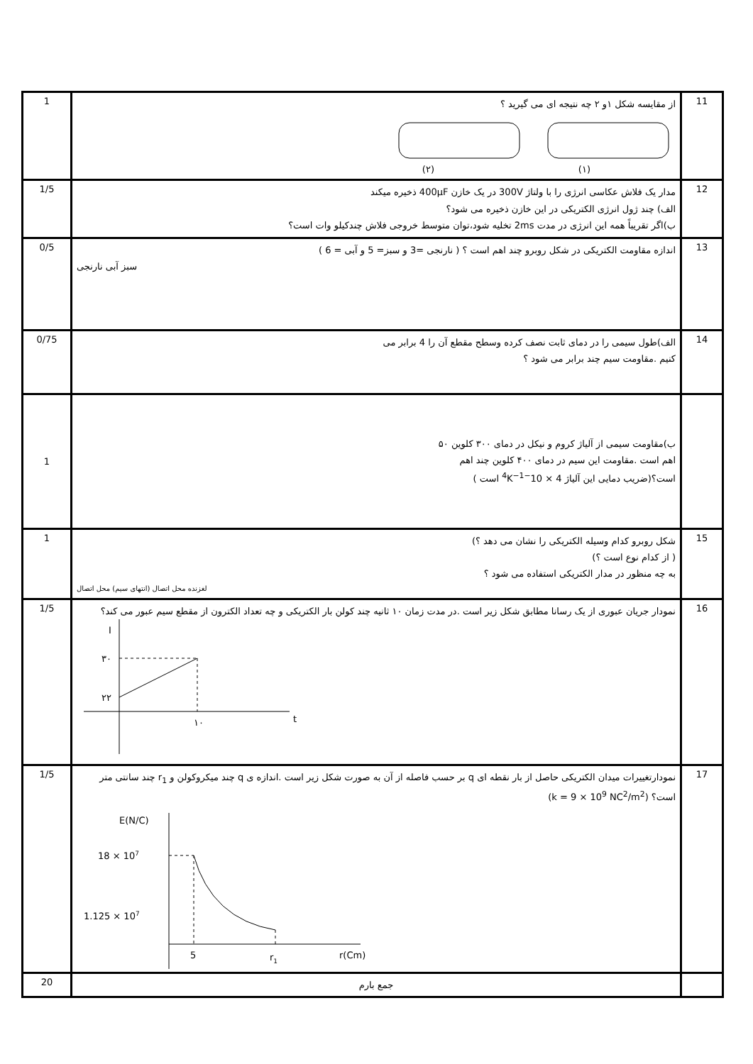| 1 | از مقایسه شکل ۱و ۲ چه نتیجه ای می گیرید ؟ (۱) (۲) | 11 |
| 1/5 | مدار یک فلاش عکاسی انرژی را با ولتاژ 300V در یک خازن 400μF ذخیره میکند الف) چند ژول انرژی الکتریکی در این خازن ذخیره می شود؟ ب)اگر تقریباً همه این انرژی در مدت 2ms تخلیه شود،توان متوسط خروجی فلاش چندکیلو وات است؟ | 12 |
| 0/5 | اندازه مقاومت الکتریکی در شکل روبرو چند اهم است ؟ ( نارنجی =3 و سبز= 5 و آبی = 6 ) سبز آبی نارنجی | 13 |
| 0/75 | الف)طول سیمی را در دمای ثابت نصف کرده وسطح مقطع آن را 4 برابر می کنیم .مقاومت سیم چند برابر می شود ؟ | 14 |
| 1 | ب)مقاومت سیمی از آلیاژ کروم و نیکل در دمای ۳۰۰ کلوین ۵۰ اهم است .مقاومت این سیم در دمای ۴۰۰ کلوین چند اهم است؟(ضریب دمایی این آلیاژ 4 × 10<sup>−4</sup>K<sup>−1</sup> است ) | |
| 1 | شکل روبرو کدام وسیله الکتریکی را نشان می دهد ؟) ( از کدام نوع است ؟) به چه منظور در مدار الکتریکی استفاده می شود ؟ لغزنده محل اتصال (انتهای سیم) محل اتصال | 15 |
| 1/5 | نمودار جریان عبوری از یک رسانا مطابق شکل زیر است .در مدت زمان ۱۰ ثانیه چند کولن بار الکتریکی و چه تعداد الکترون از مقطع سیم عبور می کند؟ I ۳۰ ۲۲ ۱۰ t | 16 |
| 1/5 | نمودارتغییرات میدان الکتریکی حاصل از بار نقطه ای q بر حسب فاصله از آن به صورت شکل زیر است .اندازه ی q چند میکروکولن و r<sub>1</sub> چند سانتی متر است؟ (k = 9 × 10<sup>9</sup> NC<sup>2</sup>/m<sup>2</sup>) E(N/C) 18 × 10 7 1.125 × 10 7 5 r 1 r(Cm) | 17 |
| 20 | جمع بارم | |